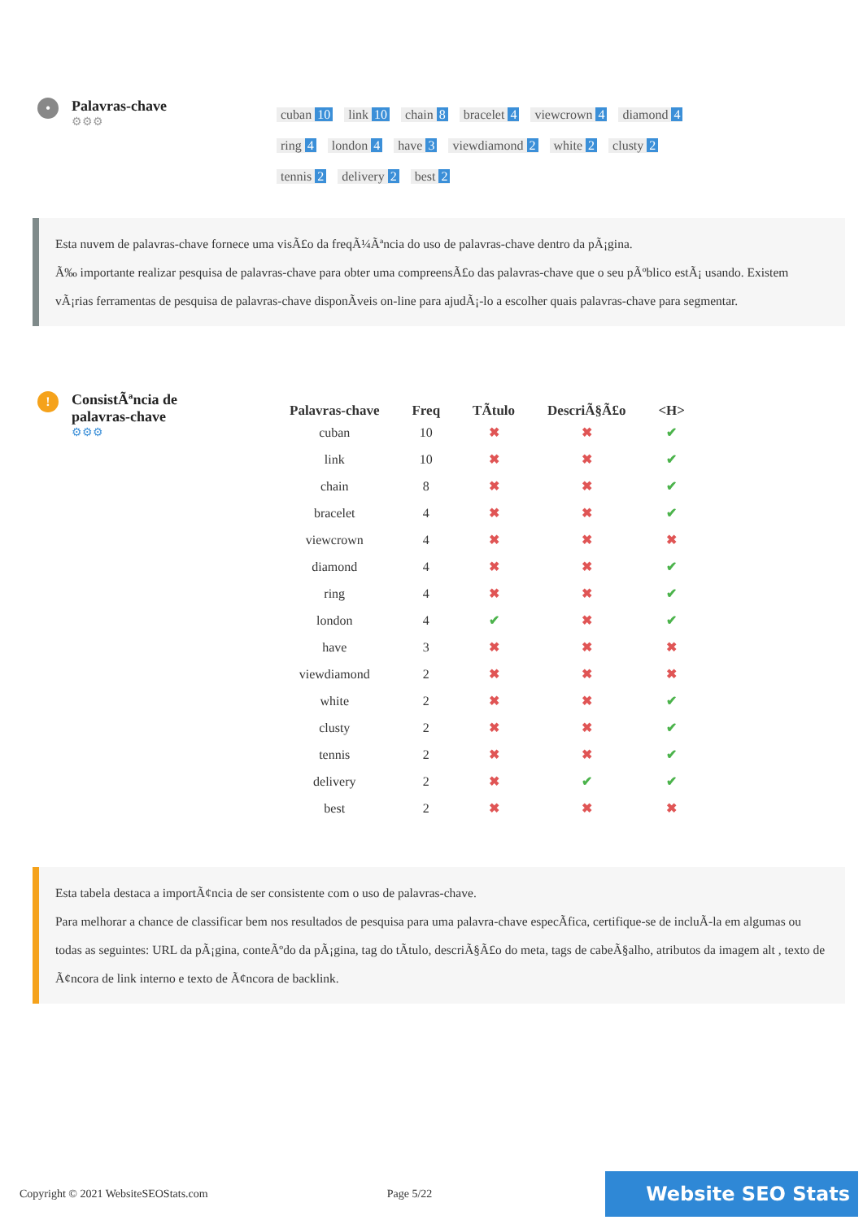•
Palavras-chave
⚙⚙⚙
cuban 10 link 10 chain 8 bracelet 4 viewcrown 4 diamond 4 ring 4 london 4 have 3 viewdiamond 2 white 2 clusty 2 tennis 2 delivery 2 best 2
Esta nuvem de palavras-chave fornece uma visÃ£o da freqÃ¼Ãªncia do uso de palavras-chave dentro da pÃ¡gina.
Ã‰ importante realizar pesquisa de palavras-chave para obter uma compreensÃ£o das palavras-chave que o seu pÃºblico estÃ¡ usando. Existem vÃ¡rias ferramentas de pesquisa de palavras-chave disponÃveis on-line para ajudÃ¡-lo a escolher quais palavras-chave para segmentar.
!
ConsistÃªncia de
palavras-chave
⚙⚙⚙
| Palavras-chave | Freq | TÃtulo | DescriÃ§Ã£o | <H> |
| --- | --- | --- | --- | --- |
| cuban | 10 | ✖ | ✖ | ✔ |
| link | 10 | ✖ | ✖ | ✔ |
| chain | 8 | ✖ | ✖ | ✔ |
| bracelet | 4 | ✖ | ✖ | ✔ |
| viewcrown | 4 | ✖ | ✖ | ✖ |
| diamond | 4 | ✖ | ✖ | ✔ |
| ring | 4 | ✖ | ✖ | ✔ |
| london | 4 | ✔ | ✖ | ✔ |
| have | 3 | ✖ | ✖ | ✖ |
| viewdiamond | 2 | ✖ | ✖ | ✖ |
| white | 2 | ✖ | ✖ | ✔ |
| clusty | 2 | ✖ | ✖ | ✔ |
| tennis | 2 | ✖ | ✖ | ✔ |
| delivery | 2 | ✖ | ✔ | ✔ |
| best | 2 | ✖ | ✖ | ✖ |
Esta tabela destaca a importÃ¢ncia de ser consistente com o uso de palavras-chave.
Para melhorar a chance de classificar bem nos resultados de pesquisa para uma palavra-chave especÃfica, certifique-se de incluÃ-la em algumas ou todas as seguintes: URL da pÃ¡gina, conteÃºdo da pÃ¡gina, tag do tÃtulo, descriÃ§Ã£o do meta, tags de cabeÃ§alho, atributos da imagem alt , texto de Ã¢ncora de link interno e texto de Ã¢ncora de backlink.
Copyright © 2021 WebsiteSEOStats.com Page 5/22 Website SEO Stats